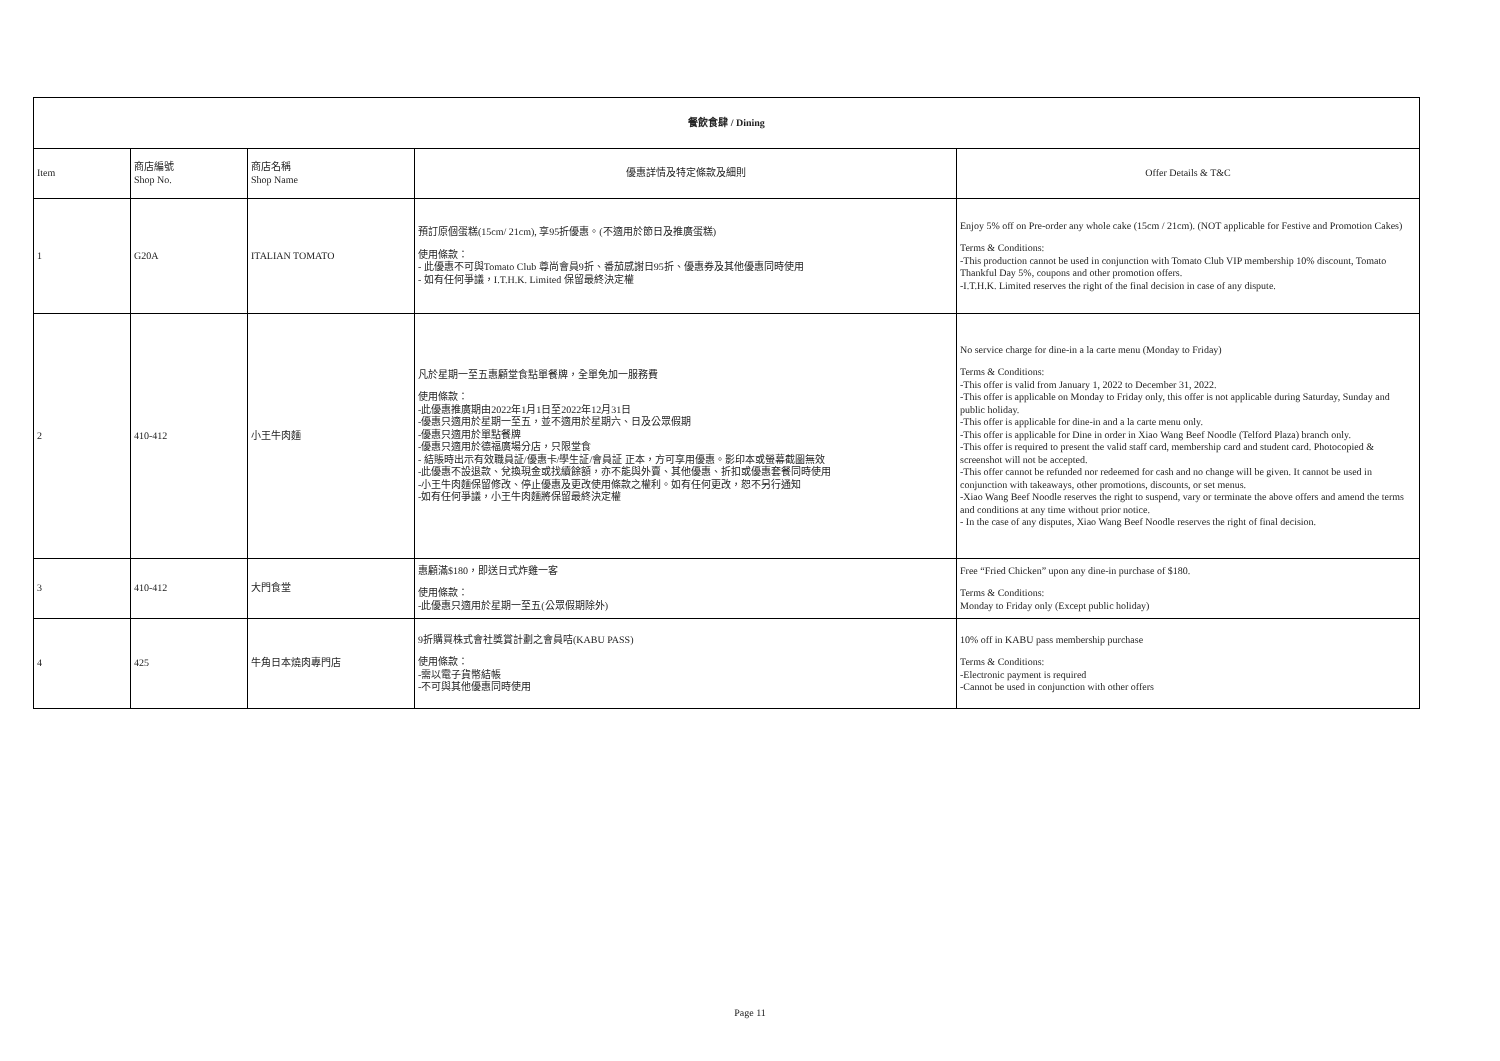| 餐飲食肆 / Dining | | | | |
| --- | --- | --- | --- | --- |
| Item | 商店編號 Shop No. | 商店名稱 Shop Name | 優惠詳情及特定條款及細則 | Offer Details & T&C |
| 1 | G20A | ITALIAN TOMATO | 預訂原個蛋糕(15cm/ 21cm), 享95折優惠。(不適用於節日及推廣蛋糕) 使用條款： - 此優惠不可與Tomato Club 尊尚會員9折、番茄感謝日95折、優惠券及其他優惠同時使用 - 如有任何爭議，I.T.H.K. Limited 保留最終決定權 | Enjoy 5% off on Pre-order any whole cake (15cm / 21cm). (NOT applicable for Festive and Promotion Cakes) Terms & Conditions: -This production cannot be used in conjunction with Tomato Club VIP membership 10% discount, Tomato Thankful Day 5%, coupons and other promotion offers. -I.T.H.K. Limited reserves the right of the final decision in case of any dispute. |
| 2 | 410-412 | 小王牛肉麵 | 凡於星期一至五惠顧堂食點單餐牌，全單免加一服務費 使用條款： -此優惠推廣期由2022年1月1日至2022年12月31日 -優惠只適用於星期一至五，並不適用於星期六、日及公眾假期 -優惠只適用於單點餐牌 -優惠只適用於德福廣場分店，只限堂食 - 結賬時出示有效職員証/優惠卡/學生証/會員証 正本，方可享用優惠。影印本或螢幕截圖無效 -此優惠不設退款、兌換現金或找續餘額，亦不能與外賣、其他優惠、折扣或優惠套餐同時使用 -小王牛肉麵保留修改、停止優惠及更改使用條款之權利。如有任何更改，恕不另行通知 -如有任何爭議，小王牛肉麵將保留最終決定權 | No service charge for dine-in a la carte menu (Monday to Friday) Terms & Conditions: -This offer is valid from January 1, 2022 to December 31, 2022. -This offer is applicable on Monday to Friday only, this offer is not applicable during Saturday, Sunday and public holiday. -This offer is applicable for dine-in and a la carte menu only. -This offer is applicable for Dine in order in Xiao Wang Beef Noodle (Telford Plaza) branch only. -This offer is required to present the valid staff card, membership card and student card. Photocopied & screenshot will not be accepted. -This offer cannot be refunded nor redeemed for cash and no change will be given. It cannot be used in conjunction with takeaways, other promotions, discounts, or set menus. -Xiao Wang Beef Noodle reserves the right to suspend, vary or terminate the above offers and amend the terms and conditions at any time without prior notice. - In the case of any disputes, Xiao Wang Beef Noodle reserves the right of final decision. |
| 3 | 410-412 | 大門食堂 | 惠顧滿$180，即送日式炸雞一客 使用條款： -此優惠只適用於星期一至五(公眾假期除外) | Free “Fried Chicken” upon any dine-in purchase of $180. Terms & Conditions: Monday to Friday only (Except public holiday) |
| 4 | 425 | 牛角日本燒肉專門店 | 9折購買株式會社獎賞計劃之會員咭(KABU PASS) 使用條款： -需以電子貨幣結帳 -不可與其他優惠同時使用 | 10% off in KABU pass membership purchase Terms & Conditions: -Electronic payment is required -Cannot be used in conjunction with other offers |
Page 11